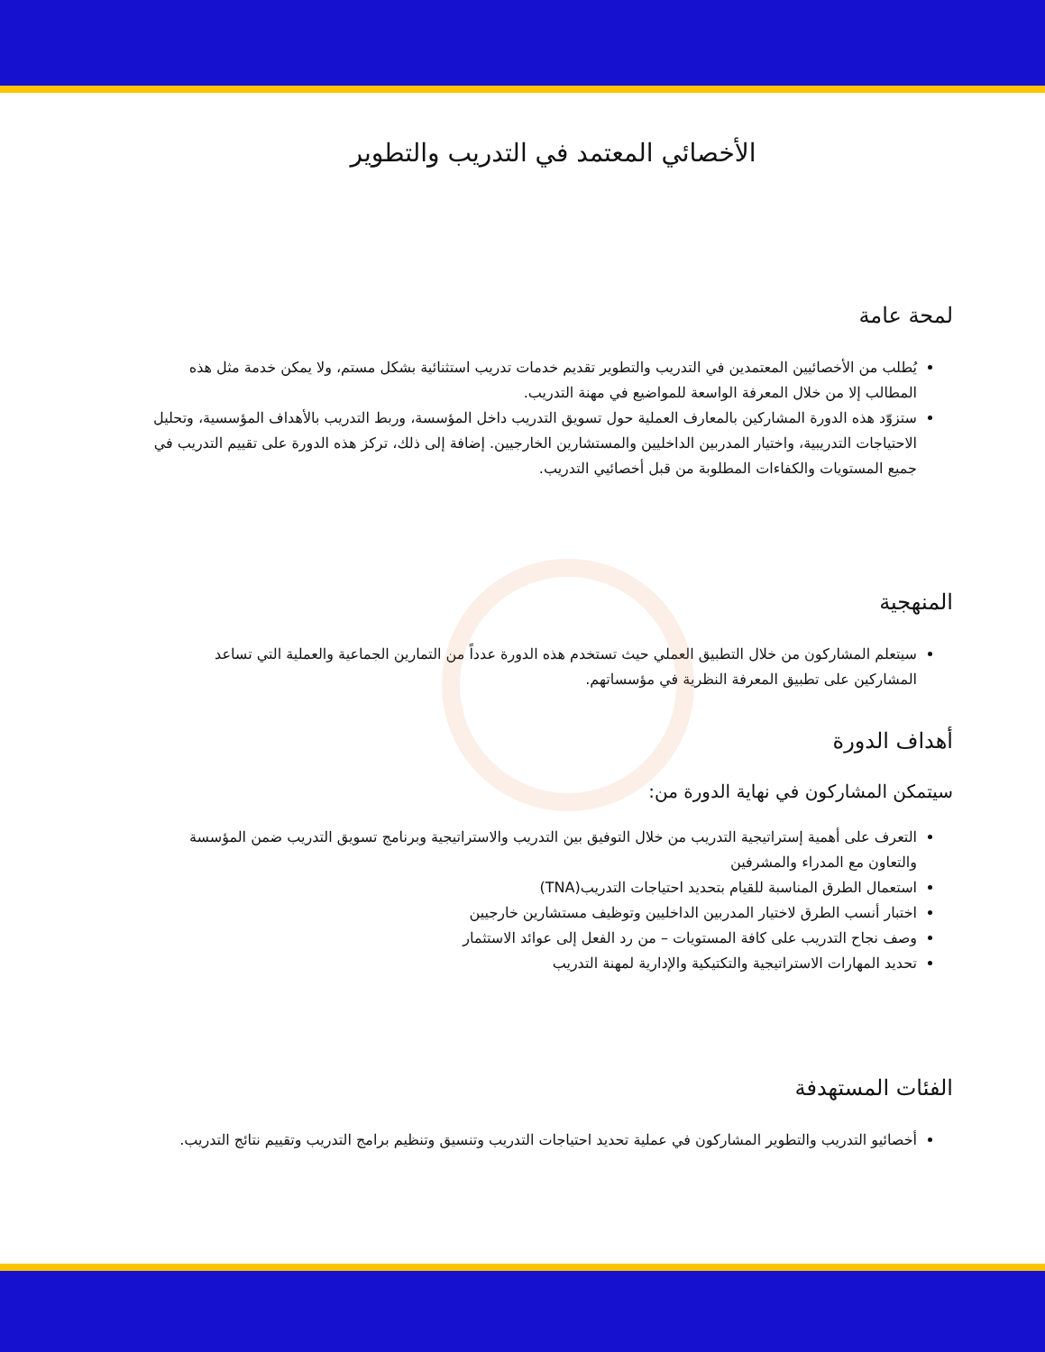الأخصائي المعتمد في التدريب والتطوير
لمحة عامة
يُطلب من الأخصائيين المعتمدين في التدريب والتطوير تقديم خدمات تدريب استثنائية بشكل مستم، ولا يمكن خدمة مثل هذه المطالب إلا من خلال المعرفة الواسعة للمواضيع في مهنة التدريب.
ستزوّد هذه الدورة المشاركين بالمعارف العملية حول تسويق التدريب داخل المؤسسة، وربط التدريب بالأهداف المؤسسية، وتحليل الاحتياجات التدريبية، واختيار المدربين الداخليين والمستشارين الخارجيين. إضافة إلى ذلك، تركز هذه الدورة على تقييم التدريب في جميع المستويات والكفاءات المطلوبة من قبل أخصائيي التدريب.
المنهجية
سيتعلم المشاركون من خلال التطبيق العملي حيث تستخدم هذه الدورة عدداً من التمارين الجماعية والعملية التي تساعد المشاركين على تطبيق المعرفة النظرية في مؤسساتهم.
أهداف الدورة
سيتمكن المشاركون في نهاية الدورة من:
التعرف على أهمية إستراتيجية التدريب من خلال التوفيق بين التدريب والاستراتيجية وبرنامج تسويق التدريب ضمن المؤسسة والتعاون مع المدراء والمشرفين
استعمال الطرق المناسبة للقيام بتحديد احتياجات التدريب(TNA)
اختبار أنسب الطرق لاختيار المدربين الداخليين وتوظيف مستشارين خارجيين
وصف نجاح التدريب على كافة المستويات – من رد الفعل إلى عوائد الاستثمار
تحديد المهارات الاستراتيجية والتكتيكية والإدارية لمهنة التدريب
الفئات المستهدفة
أخصائيو التدريب والتطوير المشاركون في عملية تحديد احتياجات التدريب وتنسيق وتنظيم برامج التدريب وتقييم نتائج التدريب.